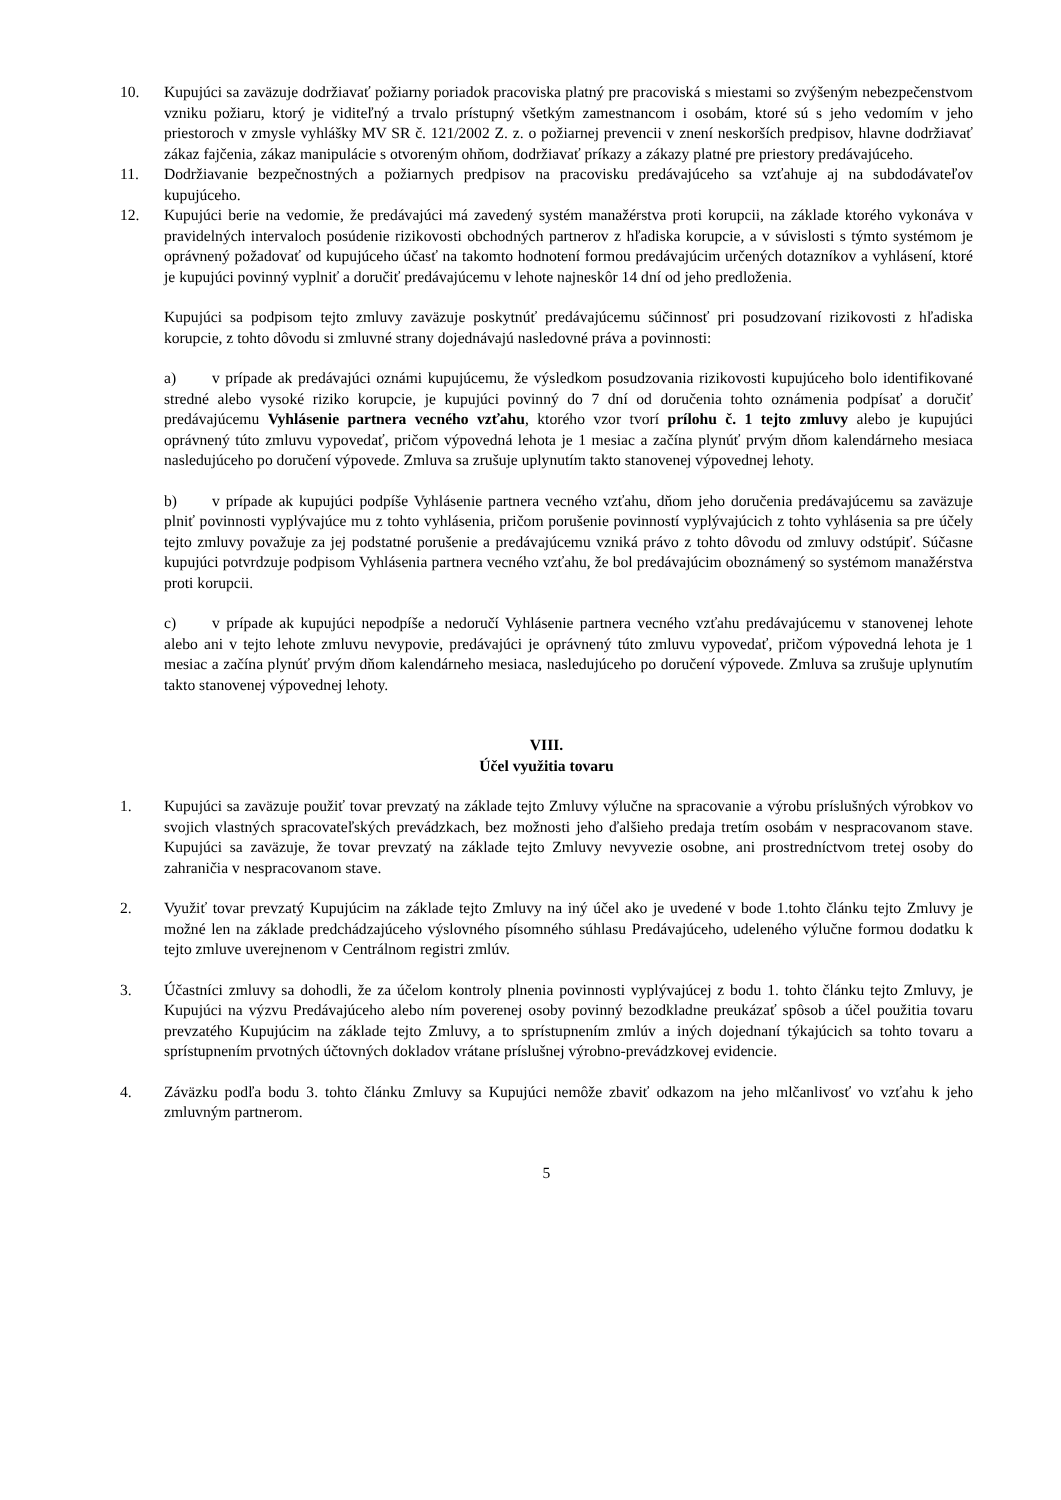10. Kupujúci sa zaväzuje dodržiavať požiarny poriadok pracoviska platný pre pracoviská s miestami so zvýšeným nebezpečenstvom vzniku požiaru, ktorý je viditeľný a trvalo prístupný všetkým zamestnancom i osobám, ktoré sú s jeho vedomím v jeho priestoroch v zmysle vyhlášky MV SR č. 121/2002 Z. z. o požiarnej prevencii v znení neskorších predpisov, hlavne dodržiavať zákaz fajčenia, zákaz manipulácie s otvoreným ohňom, dodržiavať príkazy a zákazy platné pre priestory predávajúceho.
11. Dodržiavanie bezpečnostných a požiarnych predpisov na pracovisku predávajúceho sa vzťahuje aj na subdodávateľov kupujúceho.
12. Kupujúci berie na vedomie, že predávajúci má zavedený systém manažérstva proti korupcii, na základe ktorého vykonáva v pravidelných intervaloch posúdenie rizikovosti obchodných partnerov z hľadiska korupcie, a v súvislosti s týmto systémom je oprávnený požadovať od kupujúceho účasť na takomto hodnotení formou predávajúcim určených dotazníkov a vyhlásení, ktoré je kupujúci povinný vyplniť a doručiť predávajúcemu v lehote najneskôr 14 dní od jeho predloženia.
Kupujúci sa podpisom tejto zmluvy zaväzuje poskytnúť predávajúcemu súčinnosť pri posudzovaní rizikovosti z hľadiska korupcie, z tohto dôvodu si zmluvné strany dojednávajú nasledovné práva a povinnosti:
a) v prípade ak predávajúci oznámi kupujúcemu, že výsledkom posudzovania rizikovosti kupujúceho bolo identifikované stredné alebo vysoké riziko korupcie, je kupujúci povinný do 7 dní od doručenia tohto oznámenia podpísať a doručiť predávajúcemu Vyhlásenie partnera vecného vzťahu, ktorého vzor tvorí prílohu č. 1 tejto zmluvy alebo je kupujúci oprávnený túto zmluvu vypovedať, pričom výpovedná lehota je 1 mesiac a začína plynúť prvým dňom kalendárneho mesiaca nasledujúceho po doručení výpovede. Zmluva sa zrušuje uplynutím takto stanovenej výpovednej lehoty.
b) v prípade ak kupujúci podpíše Vyhlásenie partnera vecného vzťahu, dňom jeho doručenia predávajúcemu sa zaväzuje plniť povinnosti vyplývajúce mu z tohto vyhlásenia, pričom porušenie povinností vyplývajúcich z tohto vyhlásenia sa pre účely tejto zmluvy považuje za jej podstatné porušenie a predávajúcemu vzniká právo z tohto dôvodu od zmluvy odstúpiť. Súčasne kupujúci potvrdzuje podpisom Vyhlásenia partnera vecného vzťahu, že bol predávajúcim oboznámený so systémom manažérstva proti korupcii.
c) v prípade ak kupujúci nepodpíše a nedoručí Vyhlásenie partnera vecného vzťahu predávajúcemu v stanovenej lehote alebo ani v tejto lehote zmluvu nevypovie, predávajúci je oprávnený túto zmluvu vypovedať, pričom výpovedná lehota je 1 mesiac a začína plynúť prvým dňom kalendárneho mesiaca, nasledujúceho po doručení výpovede. Zmluva sa zrušuje uplynutím takto stanovenej výpovednej lehoty.
VIII.
Účel využitia tovaru
1. Kupujúci sa zaväzuje použiť tovar prevzatý na základe tejto Zmluvy výlučne na spracovanie a výrobu príslušných výrobkov vo svojich vlastných spracovateľských prevádzkach, bez možnosti jeho ďalšieho predaja tretím osobám v nespracovanom stave. Kupujúci sa zaväzuje, že tovar prevzatý na základe tejto Zmluvy nevyvezie osobne, ani prostredníctvom tretej osoby do zahraničia v nespracovanom stave.
2. Využiť tovar prevzatý Kupujúcim na základe tejto Zmluvy na iný účel ako je uvedené v bode 1.tohto článku tejto Zmluvy je možné len na základe predchádzajúceho výslovného písomného súhlasu Predávajúceho, udeleného výlučne formou dodatku k tejto zmluve uverejnenom v Centrálnom registri zmlúv.
3. Účastníci zmluvy sa dohodli, že za účelom kontroly plnenia povinnosti vyplývajúcej z bodu 1. tohto článku tejto Zmluvy, je Kupujúci na výzvu Predávajúceho alebo ním poverenej osoby povinný bezodkladne preukázať spôsob a účel použitia tovaru prevzatého Kupujúcim na základe tejto Zmluvy, a to sprístupnením zmlúv a iných dojednaní týkajúcich sa tohto tovaru a sprístupnením prvotných účtovných dokladov vrátane príslušnej výrobno-prevádzkovej evidencie.
4. Záväzku podľa bodu 3. tohto článku Zmluvy sa Kupujúci nemôže zbaviť odkazom na jeho mlčanlivosť vo vzťahu k jeho zmluvným partnerom.
5